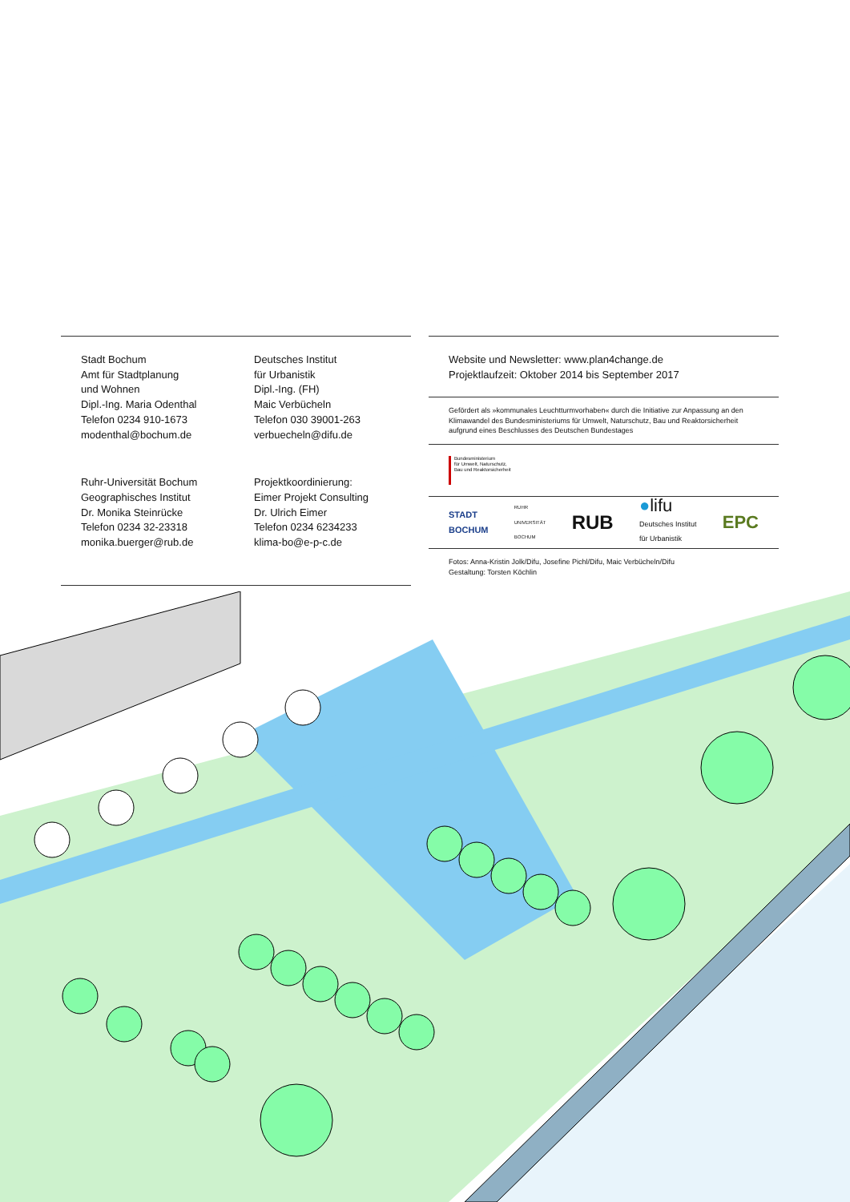Stadt Bochum
Amt für Stadtplanung
und Wohnen
Dipl.-Ing. Maria Odenthal
Telefon 0234 910-1673
modenthal@bochum.de
Deutsches Institut
für Urbanistik
Dipl.-Ing. (FH)
Maic Verbücheln
Telefon 030 39001-263
verbuecheln@difu.de
Ruhr-Universität Bochum
Geographisches Institut
Dr. Monika Steinrücke
Telefon 0234 32-23318
monika.buerger@rub.de
Projektkoordinierung:
Eimer Projekt Consulting
Dr. Ulrich Eimer
Telefon 0234 6234233
klima-bo@e-p-c.de
Website und Newsletter: www.plan4change.de
Projektlaufzeit: Oktober 2014 bis September 2017
Gefördert als »kommunales Leuchtturmvorhaben« durch die Initiative zur Anpassung an den Klimawandel des Bundesministeriums für Umwelt, Naturschutz, Bau und Reaktorsicherheit aufgrund eines Beschlusses des Deutschen Bundestages
Bundesministerium
für Umwelt, Naturschutz,
Bau und Reaktorsicherheit
STADT
BOCHUM RUHR
UNIVERSITÄT
BOCHUM RUB ●lifu
Deutsches Institut
für Urbanistik EPC
Fotos: Anna-Kristin Jolk/Difu, Josefine Pichl/Difu, Maic Verbücheln/Difu
Gestaltung: Torsten Köchlin